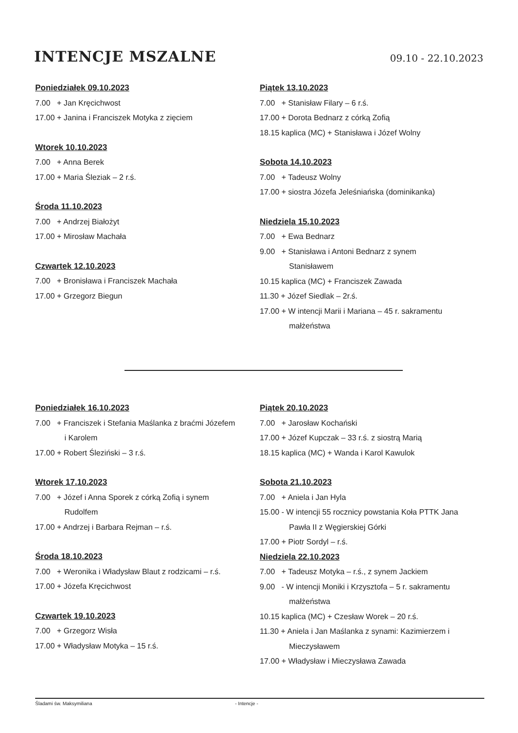INTENCJE MSZALNE
09.10 - 22.10.2023
Poniedziałek 09.10.2023
7.00 + Jan Kręcichwost
17.00 + Janina i Franciszek Motyka z zięciem
Wtorek 10.10.2023
7.00 + Anna Berek
17.00 + Maria Śleziak – 2 r.ś.
Środa 11.10.2023
7.00 + Andrzej Białożyt
17.00 + Mirosław Machała
Czwartek 12.10.2023
7.00 + Bronisława i Franciszek Machała
17.00 + Grzegorz Biegun
Piątek 13.10.2023
7.00 + Stanisław Filary – 6 r.ś.
17.00 + Dorota Bednarz z córką Zofią
18.15 kaplica (MC) + Stanisława i Józef Wolny
Sobota 14.10.2023
7.00 + Tadeusz Wolny
17.00 + siostra Józefa Jeleśniańska (dominikanka)
Niedziela 15.10.2023
7.00 + Ewa Bednarz
9.00 + Stanisława i Antoni Bednarz z synem
Stanisławem
10.15 kaplica (MC) + Franciszek Zawada
11.30 + Józef Siedlak – 2r.ś.
17.00 + W intencji Marii i Mariana – 45 r. sakramentu
małżeństwa
Poniedziałek 16.10.2023
7.00 + Franciszek i Stefania Maślanka z braćmi Józefem
i Karolem
17.00 + Robert Śleziński – 3 r.ś.
Wtorek 17.10.2023
7.00 + Józef i Anna Sporek z córką Zofią i synem
Rudolfem
17.00 + Andrzej i Barbara Rejman – r.ś.
Środa 18.10.2023
7.00 + Weronika i Władysław Blaut z rodzicami – r.ś.
17.00 + Józefa Kręcichwost
Czwartek 19.10.2023
7.00 + Grzegorz Wisła
17.00 + Władysław Motyka – 15 r.ś.
Piątek 20.10.2023
7.00 + Jarosław Kochański
17.00 + Józef Kupczak – 33 r.ś. z siostrą Marią
18.15 kaplica (MC) + Wanda i Karol Kawulok
Sobota 21.10.2023
7.00 + Aniela i Jan Hyla
15.00 - W intencji 55 rocznicy powstania Koła PTTK Jana
Pawła II z Węgierskiej Górki
17.00 + Piotr Sordyl – r.ś.
Niedziela 22.10.2023
7.00 + Tadeusz Motyka – r.ś., z synem Jackiem
9.00 - W intencji Moniki i Krzysztofa – 5 r. sakramentu
małżeństwa
10.15 kaplica (MC) + Czesław Worek – 20 r.ś.
11.30 + Aniela i Jan Maślanka z synami: Kazimierzem i
Mieczysławem
17.00 + Władysław i Mieczysława Zawada
Śladami św. Maksymiliana - Intencje -